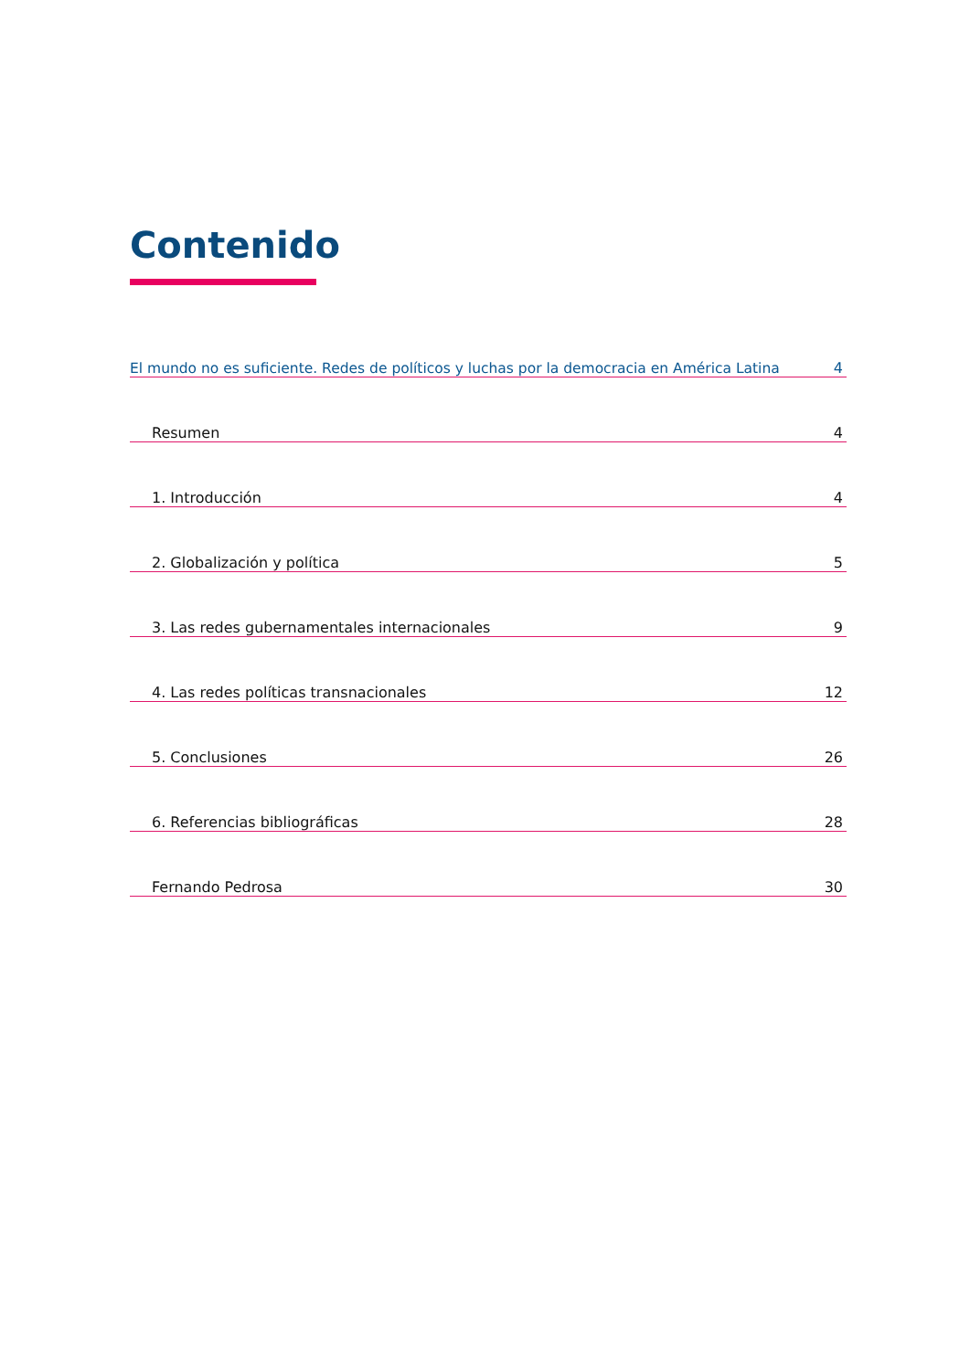Contenido
El mundo no es suficiente. Redes de políticos y luchas por la democracia en América Latina 4
Resumen 4
1. Introducción 4
2. Globalización y política 5
3. Las redes gubernamentales internacionales 9
4. Las redes políticas transnacionales 12
5. Conclusiones 26
6. Referencias bibliográficas 28
Fernando Pedrosa 30